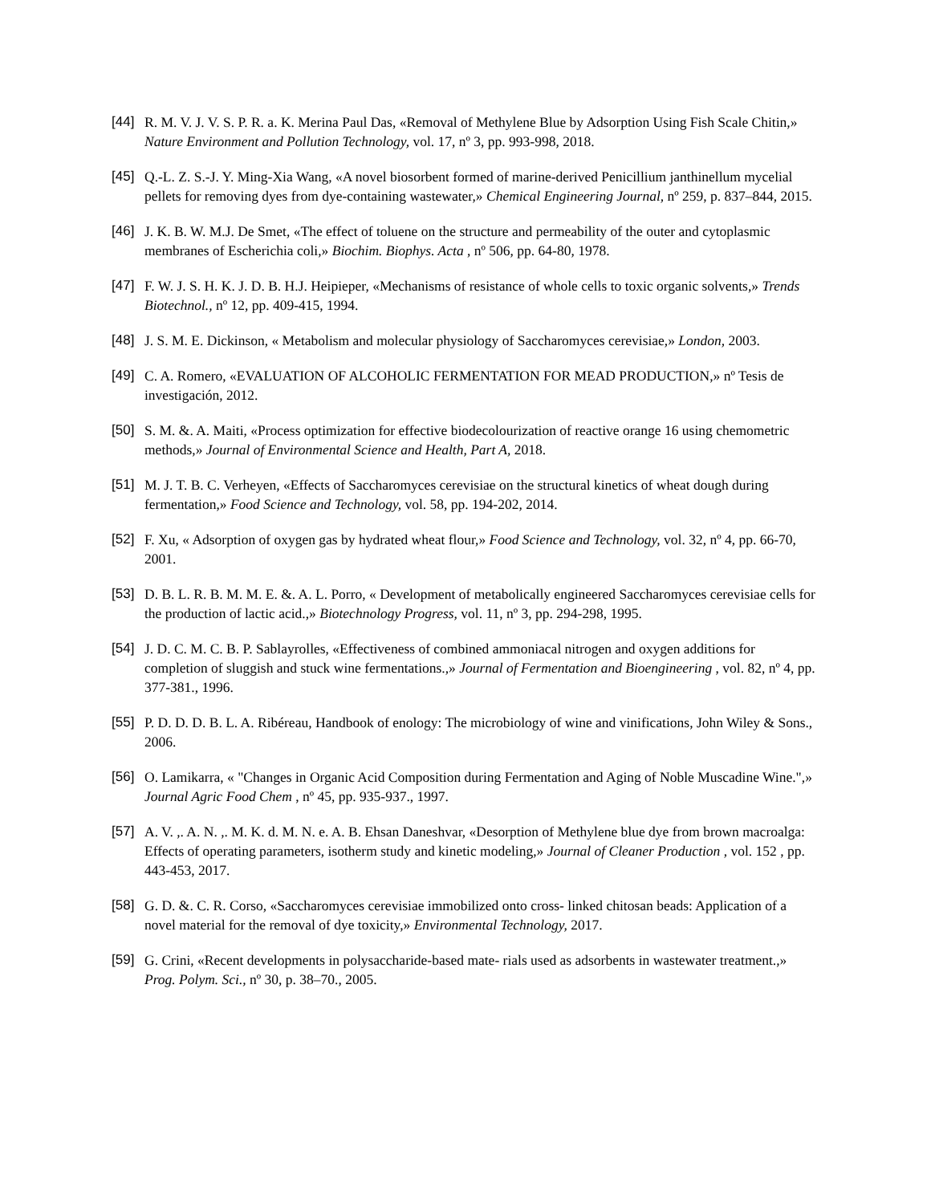[44] R. M. V. J. V. S. P. R. a. K. Merina Paul Das, «Removal of Methylene Blue by Adsorption Using Fish Scale Chitin,» Nature Environment and Pollution Technology, vol. 17, nº 3, pp. 993-998, 2018.
[45] Q.-L. Z. S.-J. Y. Ming-Xia Wang, «A novel biosorbent formed of marine-derived Penicillium janthinellum mycelial pellets for removing dyes from dye-containing wastewater,» Chemical Engineering Journal, nº 259, p. 837–844, 2015.
[46] J. K. B. W. M.J. De Smet, «The effect of toluene on the structure and permeability of the outer and cytoplasmic membranes of Escherichia coli,» Biochim. Biophys. Acta , nº 506, pp. 64-80, 1978.
[47] F. W. J. S. H. K. J. D. B. H.J. Heipieper, «Mechanisms of resistance of whole cells to toxic organic solvents,» Trends Biotechnol., nº 12, pp. 409-415, 1994.
[48] J. S. M. E. Dickinson, « Metabolism and molecular physiology of Saccharomyces cerevisiae,» London, 2003.
[49] C. A. Romero, «EVALUATION OF ALCOHOLIC FERMENTATION FOR MEAD PRODUCTION,» nº Tesis de investigación, 2012.
[50] S. M. &. A. Maiti, «Process optimization for effective biodecolourization of reactive orange 16 using chemometric methods,» Journal of Environmental Science and Health, Part A, 2018.
[51] M. J. T. B. C. Verheyen, «Effects of Saccharomyces cerevisiae on the structural kinetics of wheat dough during fermentation,» Food Science and Technology, vol. 58, pp. 194-202, 2014.
[52] F. Xu, « Adsorption of oxygen gas by hydrated wheat flour,» Food Science and Technology, vol. 32, nº 4, pp. 66-70, 2001.
[53] D. B. L. R. B. M. M. E. &. A. L. Porro, « Development of metabolically engineered Saccharomyces cerevisiae cells for the production of lactic acid.,» Biotechnology Progress, vol. 11, nº 3, pp. 294-298, 1995.
[54] J. D. C. M. C. B. P. Sablayrolles, «Effectiveness of combined ammoniacal nitrogen and oxygen additions for completion of sluggish and stuck wine fermentations.,» Journal of Fermentation and Bioengineering , vol. 82, nº 4, pp. 377-381., 1996.
[55] P. D. D. D. B. L. A. Ribéreau, Handbook of enology: The microbiology of wine and vinifications, John Wiley & Sons., 2006.
[56] O. Lamikarra, « "Changes in Organic Acid Composition during Fermentation and Aging of Noble Muscadine Wine.",» Journal Agric Food Chem , nº 45, pp. 935-937., 1997.
[57] A. V. ,. A. N. ,. M. K. d. M. N. e. A. B. Ehsan Daneshvar, «Desorption of Methylene blue dye from brown macroalga: Effects of operating parameters, isotherm study and kinetic modeling,» Journal of Cleaner Production , vol. 152 , pp. 443-453, 2017.
[58] G. D. &. C. R. Corso, «Saccharomyces cerevisiae immobilized onto cross- linked chitosan beads: Application of a novel material for the removal of dye toxicity,» Environmental Technology, 2017.
[59] G. Crini, «Recent developments in polysaccharide-based mate- rials used as adsorbents in wastewater treatment.,» Prog. Polym. Sci., nº 30, p. 38–70., 2005.